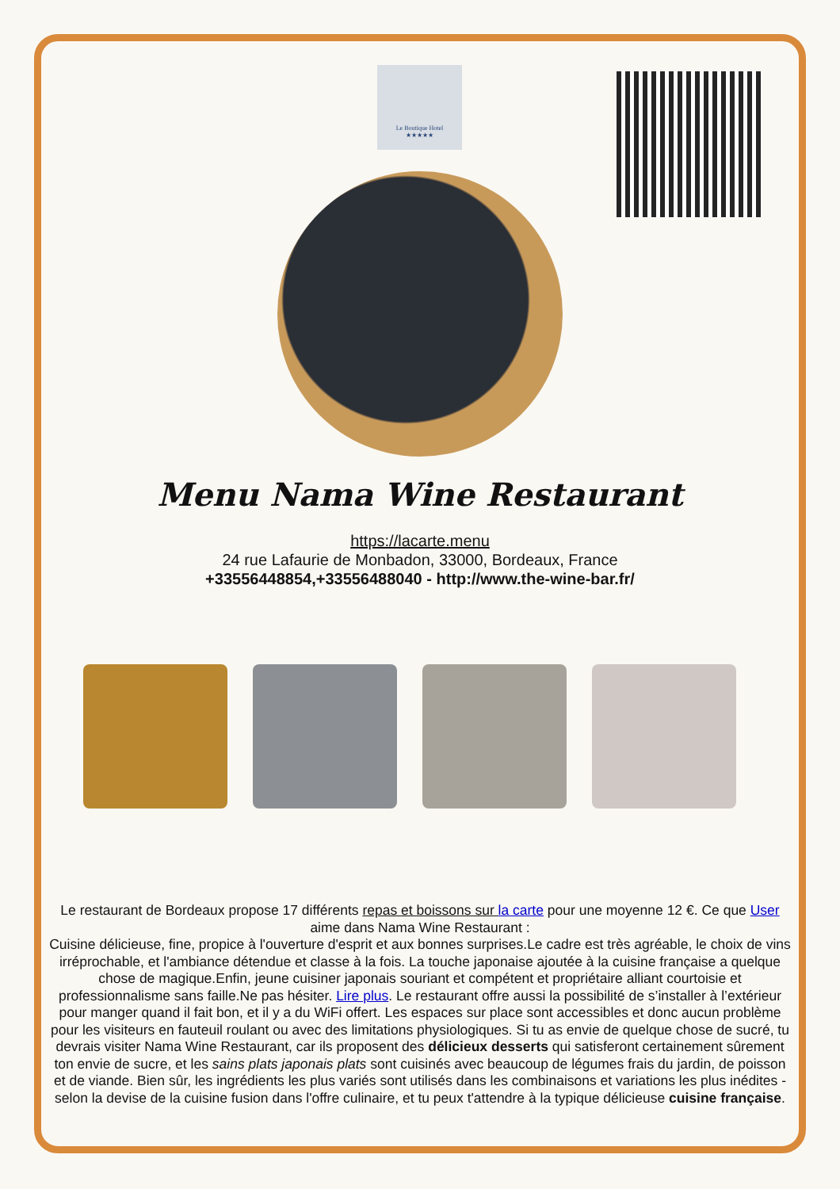Le Boutique Hotel
★★★★★
Menu Nama Wine Restaurant
https://lacarte.menu
24 rue Lafaurie de Monbadon, 33000, Bordeaux, France
+33556448854,+33556488040 - http://www.the-wine-bar.fr/
Le restaurant de Bordeaux propose 17 différents repas et boissons sur la carte pour une moyenne 12 €. Ce que User aime dans Nama Wine Restaurant :
Cuisine délicieuse, fine, propice à l'ouverture d'esprit et aux bonnes surprises.Le cadre est très agréable, le choix de vins irréprochable, et l'ambiance détendue et classe à la fois. La touche japonaise ajoutée à la cuisine française a quelque chose de magique.Enfin, jeune cuisiner japonais souriant et compétent et propriétaire alliant courtoisie et professionnalisme sans faille.Ne pas hésiter. Lire plus. Le restaurant offre aussi la possibilité de s’installer à l’extérieur pour manger quand il fait bon, et il y a du WiFi offert. Les espaces sur place sont accessibles et donc aucun problème pour les visiteurs en fauteuil roulant ou avec des limitations physiologiques. Si tu as envie de quelque chose de sucré, tu devrais visiter Nama Wine Restaurant, car ils proposent des délicieux desserts qui satisferont certainement sûrement ton envie de sucre, et les sains plats japonais plats sont cuisinés avec beaucoup de légumes frais du jardin, de poisson et de viande. Bien sûr, les ingrédients les plus variés sont utilisés dans les combinaisons et variations les plus inédites - selon la devise de la cuisine fusion dans l'offre culinaire, et tu peux t'attendre à la typique délicieuse cuisine française.